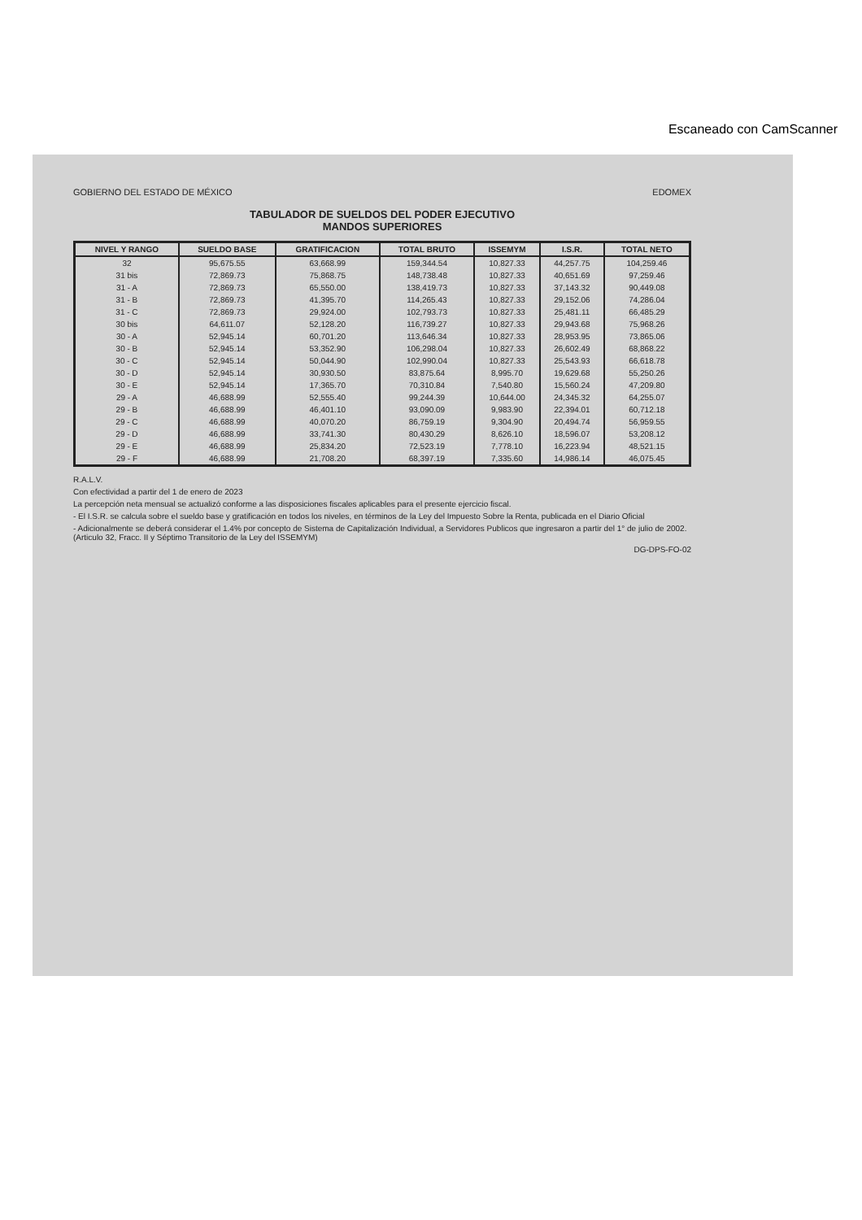GOBIERNO DEL ESTADO DE MÉXICO EDOMEX
TABULADOR DE SUELDOS DEL PODER EJECUTIVO
MANDOS SUPERIORES
| NIVEL Y RANGO | SUELDO BASE | GRATIFICACION | TOTAL BRUTO | ISSEMYM | I.S.R. | TOTAL NETO |
| --- | --- | --- | --- | --- | --- | --- |
| 32 | 95,675.55 | 63,668.99 | 159,344.54 | 10,827.33 | 44,257.75 | 104,259.46 |
| 31 bis | 72,869.73 | 75,868.75 | 148,738.48 | 10,827.33 | 40,651.69 | 97,259.46 |
| 31 - A | 72,869.73 | 65,550.00 | 138,419.73 | 10,827.33 | 37,143.32 | 90,449.08 |
| 31 - B | 72,869.73 | 41,395.70 | 114,265.43 | 10,827.33 | 29,152.06 | 74,286.04 |
| 31 - C | 72,869.73 | 29,924.00 | 102,793.73 | 10,827.33 | 25,481.11 | 66,485.29 |
| 30 bis | 64,611.07 | 52,128.20 | 116,739.27 | 10,827.33 | 29,943.68 | 75,968.26 |
| 30 - A | 52,945.14 | 60,701.20 | 113,646.34 | 10,827.33 | 28,953.95 | 73,865.06 |
| 30 - B | 52,945.14 | 53,352.90 | 106,298.04 | 10,827.33 | 26,602.49 | 68,868.22 |
| 30 - C | 52,945.14 | 50,044.90 | 102,990.04 | 10,827.33 | 25,543.93 | 66,618.78 |
| 30 - D | 52,945.14 | 30,930.50 | 83,875.64 | 8,995.70 | 19,629.68 | 55,250.26 |
| 30 - E | 52,945.14 | 17,365.70 | 70,310.84 | 7,540.80 | 15,560.24 | 47,209.80 |
| 29 - A | 46,688.99 | 52,555.40 | 99,244.39 | 10,644.00 | 24,345.32 | 64,255.07 |
| 29 - B | 46,688.99 | 46,401.10 | 93,090.09 | 9,983.90 | 22,394.01 | 60,712.18 |
| 29 - C | 46,688.99 | 40,070.20 | 86,759.19 | 9,304.90 | 20,494.74 | 56,959.55 |
| 29 - D | 46,688.99 | 33,741.30 | 80,430.29 | 8,626.10 | 18,596.07 | 53,208.12 |
| 29 - E | 46,688.99 | 25,834.20 | 72,523.19 | 7,778.10 | 16,223.94 | 48,521.15 |
| 29 - F | 46,688.99 | 21,708.20 | 68,397.19 | 7,335.60 | 14,986.14 | 46,075.45 |
R.A.L.V.
Con efectividad a partir del 1 de enero de 2023
La percepción neta mensual se actualizó conforme a las disposiciones fiscales aplicables para el presente ejercicio fiscal.
- El I.S.R. se calcula sobre el sueldo base y gratificación en todos los niveles, en términos de la Ley del Impuesto Sobre la Renta, publicada en el Diario Oficial
- Adicionalmente se deberá considerar el 1.4% por concepto de Sistema de Capitalización Individual, a Servidores Publicos que ingresaron a partir del 1° de julio de 2002. (Articulo 32, Fracc. II y Séptimo Transitorio de la Ley del ISSEMYM)
DG-DPS-FO-02
Escaneado con CamScanner